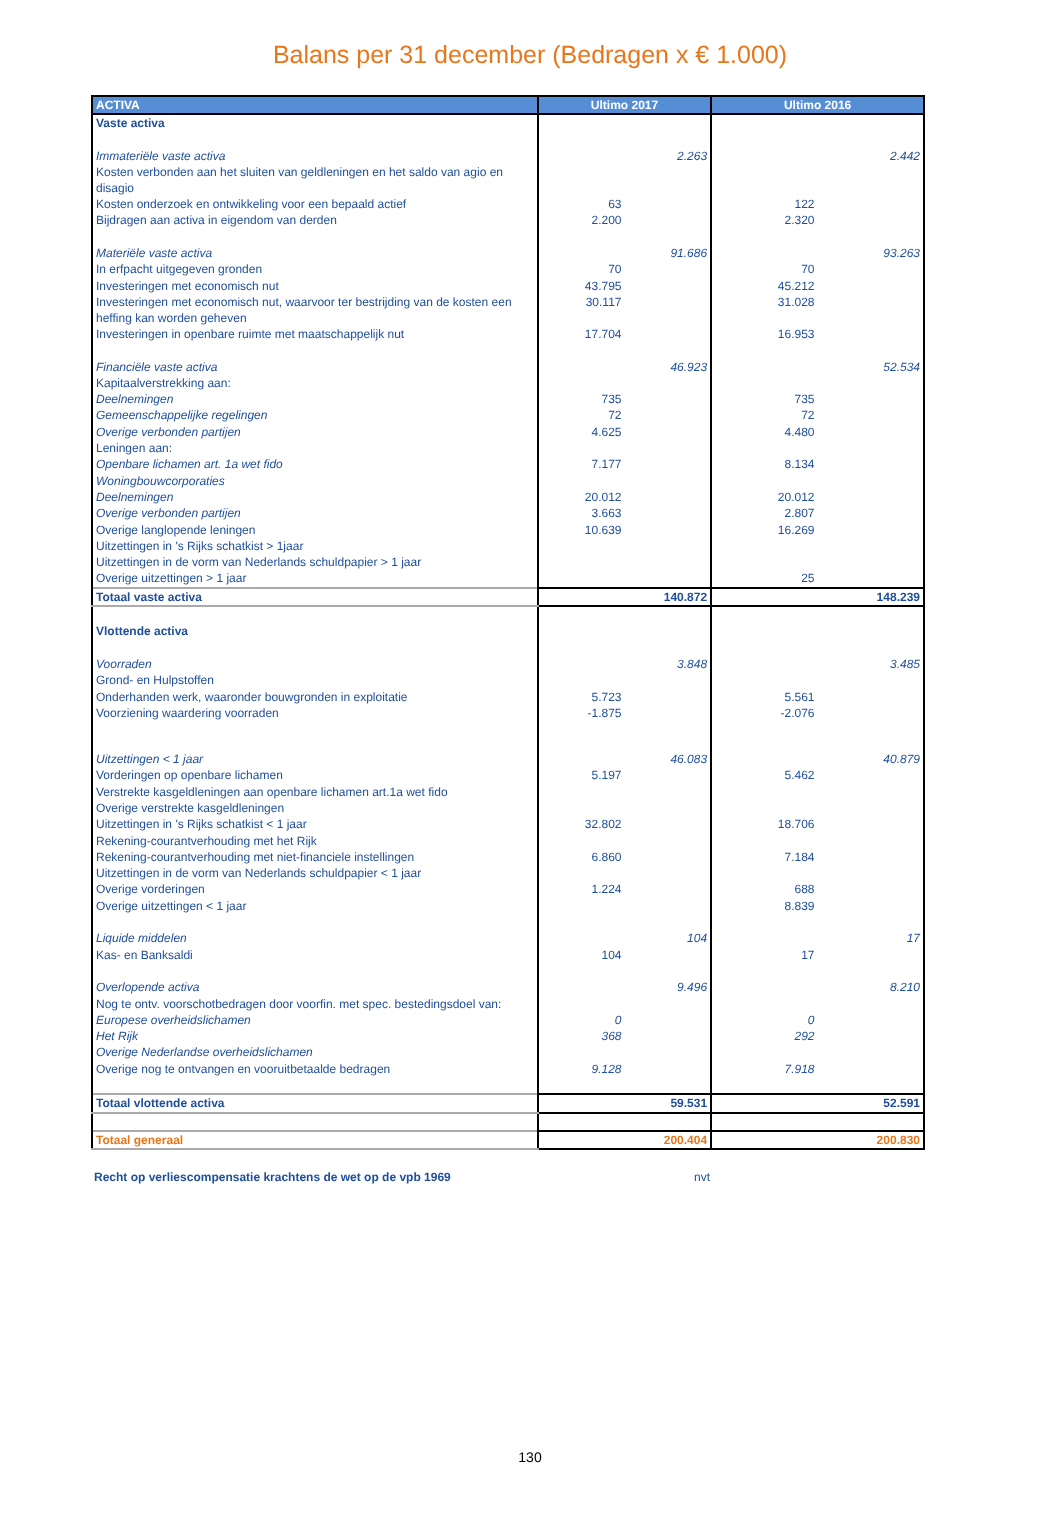Balans per 31 december (Bedragen x € 1.000)
| ACTIVA | Ultimo 2017 | | Ultimo 2016 | |
| --- | --- | --- | --- | --- |
| Vaste activa | | | | |
| Immateriële vaste activa | | 2.263 | | 2.442 |
| Kosten verbonden aan het sluiten van geldleningen en het saldo van agio en disagio | | | | |
| Kosten onderzoek en ontwikkeling voor een bepaald actief | 63 | | 122 | |
| Bijdragen aan activa in eigendom van derden | 2.200 | | 2.320 | |
| Materiële vaste activa | | 91.686 | | 93.263 |
| In erfpacht uitgegeven gronden | 70 | | 70 | |
| Investeringen met economisch nut | 43.795 | | 45.212 | |
| Investeringen met economisch nut, waarvoor ter bestrijding van de kosten een heffing kan worden geheven | 30.117 | | 31.028 | |
| Investeringen in openbare ruimte met maatschappelijk nut | 17.704 | | 16.953 | |
| Financiële vaste activa | | 46.923 | | 52.534 |
| Kapitaalverstrekking aan: | | | | |
| Deelnemingen | 735 | | 735 | |
| Gemeenschappelijke regelingen | 72 | | 72 | |
| Overige verbonden partijen | 4.625 | | 4.480 | |
| Leningen aan: | | | | |
| Openbare lichamen art. 1a wet fido | 7.177 | | 8.134 | |
| Woningbouwcorporaties | | | | |
| Deelnemingen | 20.012 | | 20.012 | |
| Overige verbonden partijen | 3.663 | | 2.807 | |
| Overige langlopende leningen | 10.639 | | 16.269 | |
| Uitzettingen in 's Rijks schatkist > 1jaar | | | | |
| Uitzettingen in de vorm van Nederlands schuldpapier > 1 jaar | | | | |
| Overige uitzettingen > 1 jaar | | | 25 | |
| Totaal vaste activa | | 140.872 | | 148.239 |
| Vlottende activa | | | | |
| Voorraden | | 3.848 | | 3.485 |
| Grond- en Hulpstoffen | | | | |
| Onderhanden werk, waaronder bouwgronden in exploitatie | 5.723 | | 5.561 | |
| Voorziening waardering voorraden | -1.875 | | -2.076 | |
| Uitzettingen < 1 jaar | | 46.083 | | 40.879 |
| Vorderingen op openbare lichamen | 5.197 | | 5.462 | |
| Verstrekte kasgeldleningen aan openbare lichamen art.1a wet fido | | | | |
| Overige verstrekte kasgeldleningen | | | | |
| Uitzettingen in 's Rijks schatkist < 1 jaar | 32.802 | | 18.706 | |
| Rekening-courantverhouding met het Rijk | | | | |
| Rekening-courantverhouding met niet-financiele instellingen | 6.860 | | 7.184 | |
| Uitzettingen in de vorm van Nederlands schuldpapier < 1 jaar | | | | |
| Overige vorderingen | 1.224 | | 688 | |
| Overige uitzettingen < 1 jaar | | | 8.839 | |
| Liquide middelen | | 104 | | 17 |
| Kas- en Banksaldi | 104 | | 17 | |
| Overlopende activa | | 9.496 | | 8.210 |
| Nog te ontv. voorschotbedragen door voorfin. met spec. bestedingsdoel van: | | | | |
| Europese overheidslichamen | 0 | | 0 | |
| Het Rijk | 368 | | 292 | |
| Overige Nederlandse overheidslichamen | | | | |
| Overige nog te ontvangen en vooruitbetaalde bedragen | 9.128 | | 7.918 | |
| Totaal vlottende activa | | 59.531 | | 52.591 |
| Totaal generaal | | 200.404 | | 200.830 |
Recht op verliescompensatie krachtens de wet op de vpb 1969 nvt
130